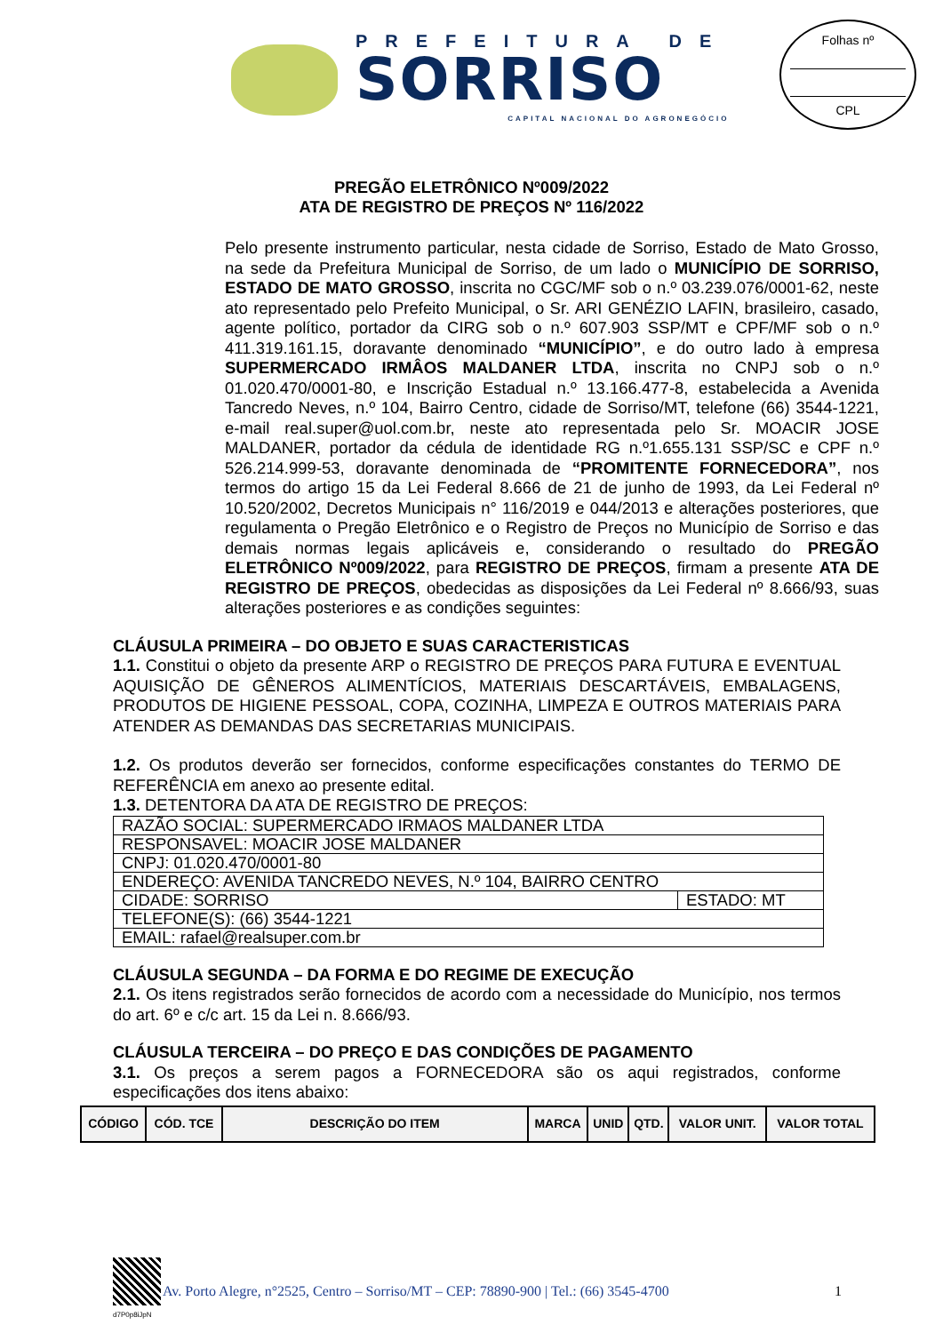PREFEITURA DE
SORRISO
CAPITAL NACIONAL DO AGRONEGÓCIO
Folhas nº
CPL
PREGÃO ELETRÔNICO Nº009/2022
ATA DE REGISTRO DE PREÇOS Nº 116/2022
Pelo presente instrumento particular, nesta cidade de Sorriso, Estado de Mato Grosso, na sede da Prefeitura Municipal de Sorriso, de um lado o MUNICÍPIO DE SORRISO, ESTADO DE MATO GROSSO, inscrita no CGC/MF sob o n.º 03.239.076/0001-62, neste ato representado pelo Prefeito Municipal, o Sr. ARI GENÉZIO LAFIN, brasileiro, casado, agente político, portador da CIRG sob o n.º 607.903 SSP/MT e CPF/MF sob o n.º 411.319.161.15, doravante denominado “MUNICÍPIO”, e do outro lado à empresa SUPERMERCADO IRMÂOS MALDANER LTDA, inscrita no CNPJ sob o n.º 01.020.470/0001-80, e Inscrição Estadual n.º 13.166.477-8, estabelecida a Avenida Tancredo Neves, n.º 104, Bairro Centro, cidade de Sorriso/MT, telefone (66) 3544-1221, e-mail real.super@uol.com.br, neste ato representada pelo Sr. MOACIR JOSE MALDANER, portador da cédula de identidade RG n.º1.655.131 SSP/SC e CPF n.º 526.214.999-53, doravante denominada de “PROMITENTE FORNECEDORA”, nos termos do artigo 15 da Lei Federal 8.666 de 21 de junho de 1993, da Lei Federal nº 10.520/2002, Decretos Municipais n° 116/2019 e 044/2013 e alterações posteriores, que regulamenta o Pregão Eletrônico e o Registro de Preços no Município de Sorriso e das demais normas legais aplicáveis e, considerando o resultado do PREGÃO ELETRÔNICO Nº009/2022, para REGISTRO DE PREÇOS, firmam a presente ATA DE REGISTRO DE PREÇOS, obedecidas as disposições da Lei Federal nº 8.666/93, suas alterações posteriores e as condições seguintes:
CLÁUSULA PRIMEIRA – DO OBJETO E SUAS CARACTERISTICAS
1.1. Constitui o objeto da presente ARP o REGISTRO DE PREÇOS PARA FUTURA E EVENTUAL AQUISIÇÃO DE GÊNEROS ALIMENTÍCIOS, MATERIAIS DESCARTÁVEIS, EMBALAGENS, PRODUTOS DE HIGIENE PESSOAL, COPA, COZINHA, LIMPEZA E OUTROS MATERIAIS PARA ATENDER AS DEMANDAS DAS SECRETARIAS MUNICIPAIS.
1.2. Os produtos deverão ser fornecidos, conforme especificações constantes do TERMO DE REFERÊNCIA em anexo ao presente edital.
1.3. DETENTORA DA ATA DE REGISTRO DE PREÇOS:
| RAZÃO SOCIAL: SUPERMERCADO IRMAOS MALDANER LTDA | |
| RESPONSAVEL: MOACIR JOSE MALDANER | |
| CNPJ: 01.020.470/0001-80 | |
| ENDEREÇO: AVENIDA TANCREDO NEVES, N.º 104, BAIRRO CENTRO | |
| CIDADE: SORRISO | ESTADO: MT |
| TELEFONE(S): (66) 3544-1221 | |
| EMAIL: rafael@realsuper.com.br | |
CLÁUSULA SEGUNDA – DA FORMA E DO REGIME DE EXECUÇÃO
2.1. Os itens registrados serão fornecidos de acordo com a necessidade do Município, nos termos do art. 6º e c/c art. 15 da Lei n. 8.666/93.
CLÁUSULA TERCEIRA – DO PREÇO E DAS CONDIÇÕES DE PAGAMENTO
3.1. Os preços a serem pagos a FORNECEDORA são os aqui registrados, conforme especificações dos itens abaixo:
| CÓDIGO | CÓD. TCE | DESCRIÇÃO DO ITEM | MARCA | UNID | QTD. | VALOR UNIT. | VALOR TOTAL |
| --- | --- | --- | --- | --- | --- | --- | --- |
d7P0p8iJpN
Av. Porto Alegre, n°2525, Centro – Sorriso/MT – CEP: 78890-900 | Tel.: (66) 3545-4700 1